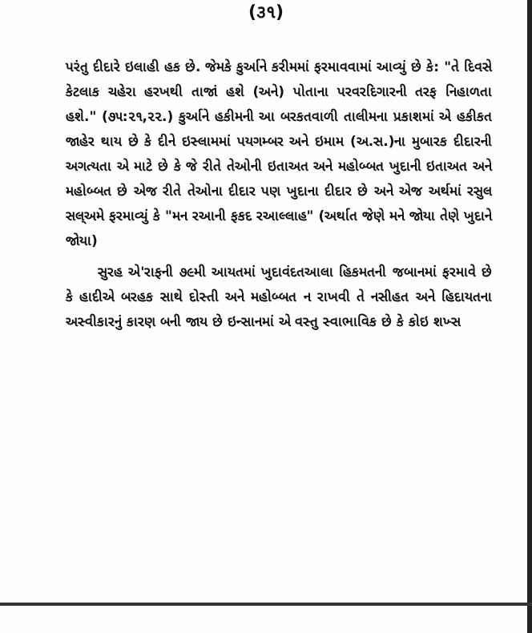(૩૧)
પરંતુ દીદારે ઇલાહી હક છે. જેમકે કુર્આને કરીમમાં ફરમાવવામાં આવ્યું છે કે: "તે દિવસે કેટલાક ચહેરા હરખથી તાજાં હશે (અને) પોતાના પરવરદિગારની તરફ નિહાળતા હશે." (૭૫:૨૧,૨૨.) કુર્આને હકીમની આ બરકતવાળી તાલીમના પ્રકાશમાં એ હકીકત જાહેર થાય છે કે દીને ઇસ્લામમાં પયગમ્બર અને ઇમામ (અ.સ.)ના મુબારક દીદારની અગત્યતા એ માટે છે કે જે રીતે તેઓની ઇતાઅત અને મહોબ્બત ખુદાની ઇતાઅત અને મહોબ્બત છે એજ રીતે તેઓના દીદાર પણ ખુદાના દીદાર છે અને એજ અર્થમાં રસુલ સલ્અમે ફરમાવ્યું કે "મન રઆની ફકદ રઆલ્લાહ" (અર્થાત જેણે મને જોયા તેણે ખુદાને જોયા)
સુરહ એ'રાફની ૭૯મી આયતમાં ખુદાવંદતઆલા હિકમતની જબાનમાં ફરમાવે છે કે હાદીએ બરહક સાથે દોસ્તી અને મહોબ્બત ન રાખવી તે નસીહત અને હિદાયતના અસ્વીકારનું કારણ બની જાય છે ઇન્સાનમાં એ વસ્તુ સ્વાભાવિક છે કે કોઇ શખ્સ